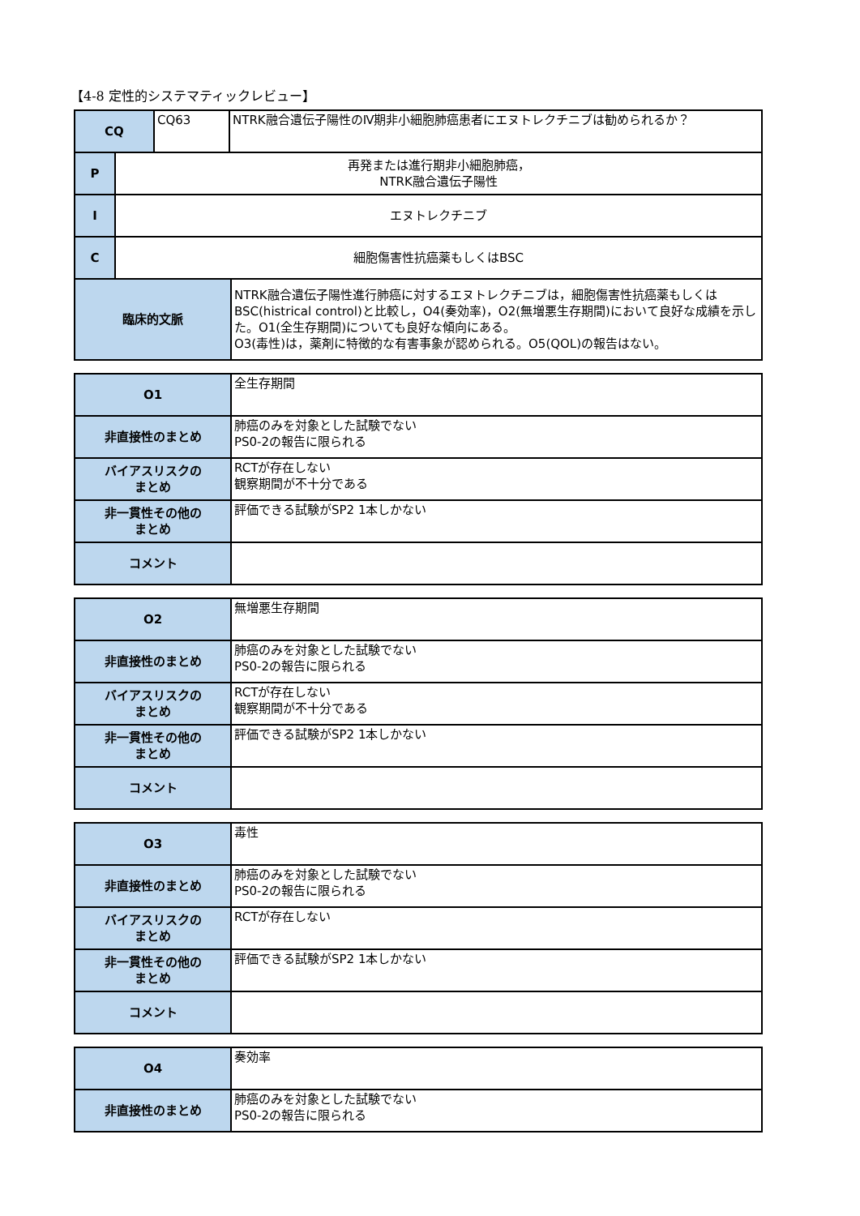【4-8 定性的システマティックレビュー】
| CQ | CQ63 | NTRK融合遺伝子陽性のⅣ期非小細胞肺癌患者にエヌトレクチニブは勧められるか？ |
| P | 再発または進行期非小細胞肺癌， NTRK融合遺伝子陽性 |
| I | エヌトレクチニブ |
| C | 細胞傷害性抗癌薬もしくはBSC |
| 臨床的文脈 | NTRK融合遺伝子陽性進行肺癌に対するエヌトレクチニブは，細胞傷害性抗癌薬もしくはBSC(histrical control)と比較し，O4(奏効率)，O2(無増悪生存期間)において良好な成績を示した。O1(全生存期間)についても良好な傾向にある。 O3(毒性)は，薬剤に特徴的な有害事象が認められる。O5(QOL)の報告はない。 |
| O1 | 全生存期間 |
| 非直接性のまとめ | 肺癌のみを対象とした試験でない PS0-2の報告に限られる |
| バイアスリスクの まとめ | RCTが存在しない 観察期間が不十分である |
| 非一貫性その他の まとめ | 評価できる試験がSP2 1本しかない |
| コメント | |
| O2 | 無増悪生存期間 |
| 非直接性のまとめ | 肺癌のみを対象とした試験でない PS0-2の報告に限られる |
| バイアスリスクの まとめ | RCTが存在しない 観察期間が不十分である |
| 非一貫性その他の まとめ | 評価できる試験がSP2 1本しかない |
| コメント | |
| O3 | 毒性 |
| 非直接性のまとめ | 肺癌のみを対象とした試験でない PS0-2の報告に限られる |
| バイアスリスクの まとめ | RCTが存在しない |
| 非一貫性その他の まとめ | 評価できる試験がSP2 1本しかない |
| コメント | |
| O4 | 奏効率 |
| 非直接性のまとめ | 肺癌のみを対象とした試験でない PS0-2の報告に限られる |